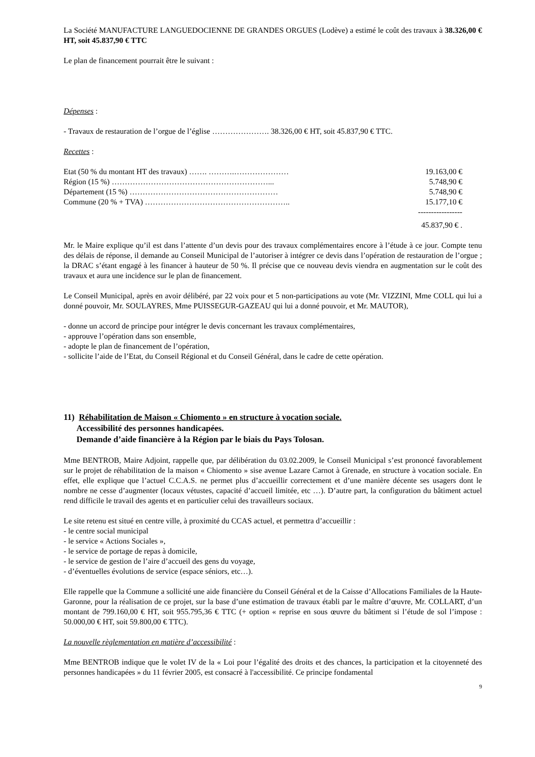La Société MANUFACTURE LANGUEDOCIENNE DE GRANDES ORGUES (Lodève) a estimé le coût des travaux à 38.326,00 € HT, soit 45.837,90 € TTC
Le plan de financement pourrait être le suivant :
Dépenses :
- Travaux de restauration de l’orgue de l’église …………………. 38.326,00 € HT, soit 45.837,90 € TTC.
Recettes :
| Etat (50 % du montant HT des travaux) ……. ……….………………… | 19.163,00 € |
| Région (15 %) ……………………………………………………... | 5.748,90 € |
| Département (15 %) ………………………………………………… | 5.748,90 € |
| Commune (20 % + TVA) ……………………………………………….. | 15.177,10 € |
| | ----------------- |
| | 45.837,90 € . |
Mr. le Maire explique qu’il est dans l’attente d’un devis pour des travaux complémentaires encore à l’étude à ce jour. Compte tenu des délais de réponse, il demande au Conseil Municipal de l’autoriser à intégrer ce devis dans l’opération de restauration de l’orgue ; la DRAC s’étant engagé à les financer à hauteur de 50 %. Il précise que ce nouveau devis viendra en augmentation sur le coût des travaux et aura une incidence sur le plan de financement.
Le Conseil Municipal, après en avoir délibéré, par 22 voix pour et 5 non-participations au vote (Mr. VIZZINI, Mme COLL qui lui a donné pouvoir, Mr. SOULAYRES, Mme PUISSEGUR-GAZEAU qui lui a donné pouvoir, et Mr. MAUTOR),
- donne un accord de principe pour intégrer le devis concernant les travaux complémentaires,
- approuve l’opération dans son ensemble,
- adopte le plan de financement de l’opération,
- sollicite l’aide de l’Etat, du Conseil Régional et du Conseil Général, dans le cadre de cette opération.
11) Réhabilitation de Maison « Chiomento » en structure à vocation sociale.
Accessibilité des personnes handicapées.
Demande d’aide financière à la Région par le biais du Pays Tolosan.
Mme BENTROB, Maire Adjoint, rappelle que, par délibération du 03.02.2009, le Conseil Municipal s’est prononcé favorablement sur le projet de réhabilitation de la maison « Chiomento » sise avenue Lazare Carnot à Grenade, en structure à vocation sociale. En effet, elle explique que l’actuel C.C.A.S. ne permet plus d’accueillir correctement et d’une manière décente ses usagers dont le nombre ne cesse d’augmenter (locaux vétustes, capacité d’accueil limitée, etc …). D’autre part, la configuration du bâtiment actuel rend difficile le travail des agents et en particulier celui des travailleurs sociaux.
Le site retenu est situé en centre ville, à proximité du CCAS actuel, et permettra d’accueillir :
- le centre social municipal
- le service « Actions Sociales »,
- le service de portage de repas à domicile,
- le service de gestion de l’aire d’accueil des gens du voyage,
- d’éventuelles évolutions de service (espace séniors, etc…).
Elle rappelle que la Commune a sollicité une aide financière du Conseil Général et de la Caisse d’Allocations Familiales de la Haute-Garonne, pour la réalisation de ce projet, sur la base d’une estimation de travaux établi par le maître d’œuvre, Mr. COLLART, d’un montant de 799.160,00 € HT, soit 955.795,36 € TTC (+ option « reprise en sous œuvre du bâtiment si l’étude de sol l’impose : 50.000,00 € HT, soit 59.800,00 € TTC).
La nouvelle règlementation en matière d’accessibilité :
Mme BENTROB indique que le volet IV de la « Loi pour l’égalité des droits et des chances, la participation et la citoyenneté des personnes handicapées » du 11 février 2005, est consacré à l'accessibilité. Ce principe fondamental
9